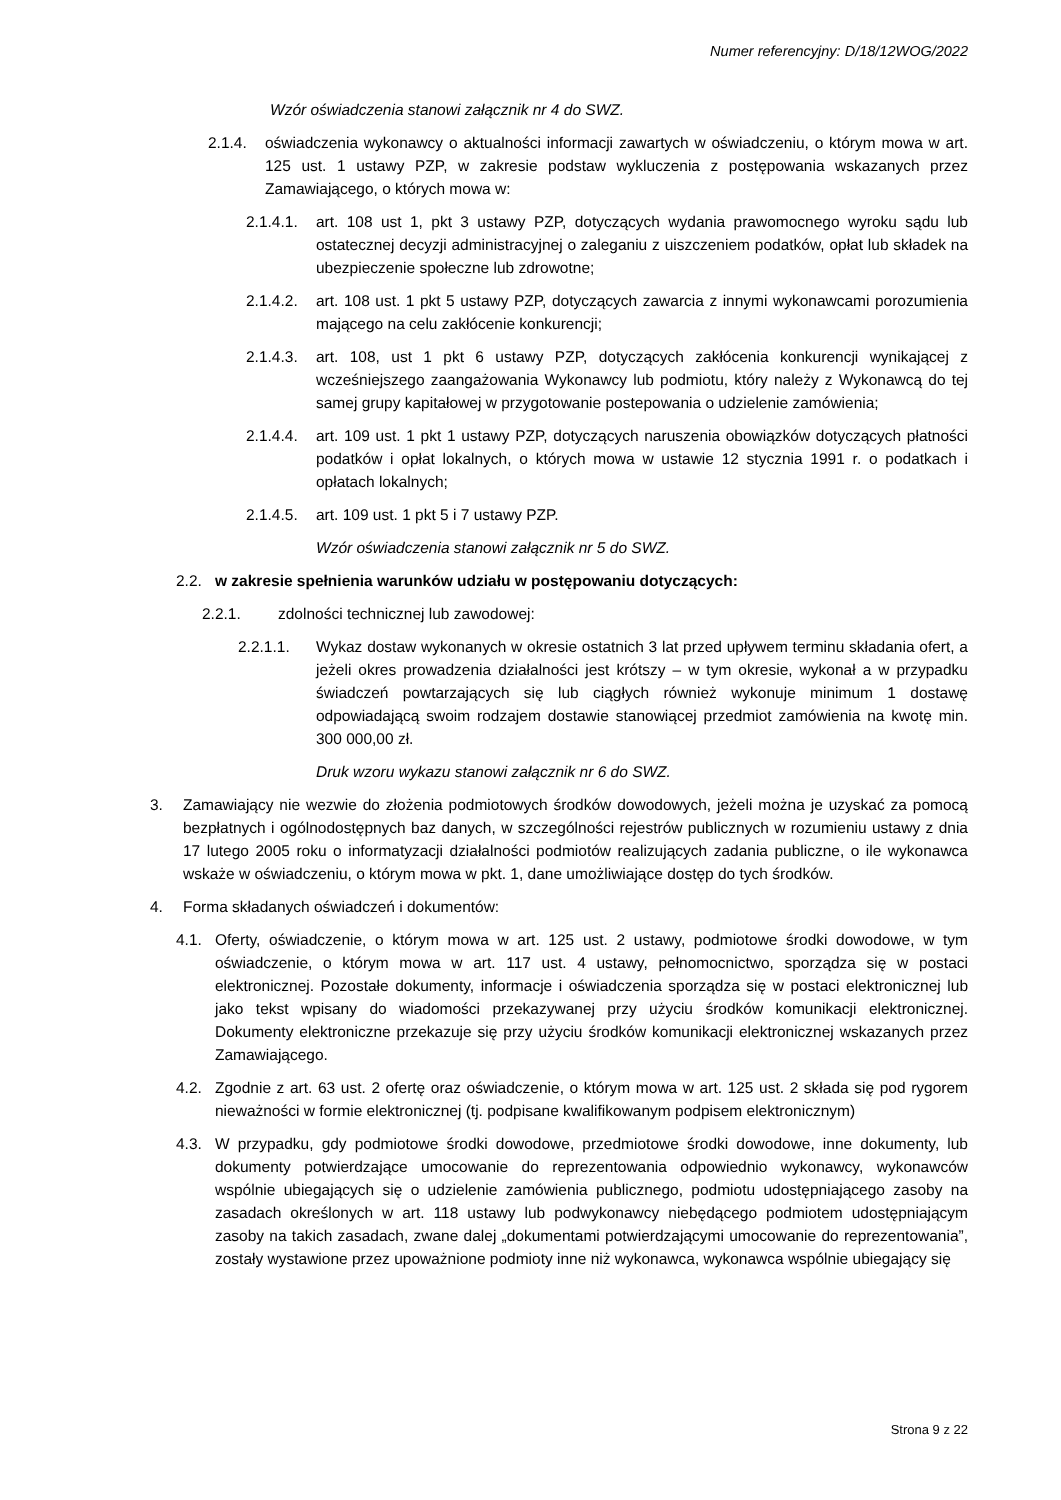Numer referencyjny: D/18/12WOG/2022
Wzór oświadczenia stanowi załącznik nr 4 do SWZ.
2.1.4. oświadczenia wykonawcy o aktualności informacji zawartych w oświadczeniu, o którym mowa w art. 125 ust. 1 ustawy PZP, w zakresie podstaw wykluczenia z postępowania wskazanych przez Zamawiającego, o których mowa w:
2.1.4.1. art. 108 ust 1, pkt 3 ustawy PZP, dotyczących wydania prawomocnego wyroku sądu lub ostatecznej decyzji administracyjnej o zaleganiu z uiszczeniem podatków, opłat lub składek na ubezpieczenie społeczne lub zdrowotne;
2.1.4.2. art. 108 ust. 1 pkt 5 ustawy PZP, dotyczących zawarcia z innymi wykonawcami porozumienia mającego na celu zakłócenie konkurencji;
2.1.4.3. art. 108, ust 1 pkt 6 ustawy PZP, dotyczących zakłócenia konkurencji wynikającej z wcześniejszego zaangażowania Wykonawcy lub podmiotu, który należy z Wykonawcą do tej samej grupy kapitałowej w przygotowanie postepowania o udzielenie zamówienia;
2.1.4.4. art. 109 ust. 1 pkt 1 ustawy PZP, dotyczących naruszenia obowiązków dotyczących płatności podatków i opłat lokalnych, o których mowa w ustawie 12 stycznia 1991 r. o podatkach i opłatach lokalnych;
2.1.4.5. art. 109 ust. 1 pkt 5 i 7 ustawy PZP.
Wzór oświadczenia stanowi załącznik nr 5 do SWZ.
2.2. w zakresie spełnienia warunków udziału w postępowaniu dotyczących:
2.2.1. zdolności technicznej lub zawodowej:
2.2.1.1. Wykaz dostaw wykonanych w okresie ostatnich 3 lat przed upływem terminu składania ofert, a jeżeli okres prowadzenia działalności jest krótszy – w tym okresie, wykonał a w przypadku świadczeń powtarzających się lub ciągłych również wykonuje minimum 1 dostawę odpowiadającą swoim rodzajem dostawie stanowiącej przedmiot zamówienia na kwotę min. 300 000,00 zł.
Druk wzoru wykazu stanowi załącznik nr 6 do SWZ.
3. Zamawiający nie wezwie do złożenia podmiotowych środków dowodowych, jeżeli można je uzyskać za pomocą bezpłatnych i ogólnodostępnych baz danych, w szczególności rejestrów publicznych w rozumieniu ustawy z dnia 17 lutego 2005 roku o informatyzacji działalności podmiotów realizujących zadania publiczne, o ile wykonawca wskaże w oświadczeniu, o którym mowa w pkt. 1, dane umożliwiające dostęp do tych środków.
4. Forma składanych oświadczeń i dokumentów:
4.1. Oferty, oświadczenie, o którym mowa w art. 125 ust. 2 ustawy, podmiotowe środki dowodowe, w tym oświadczenie, o którym mowa w art. 117 ust. 4 ustawy, pełnomocnictwo, sporządza się w postaci elektronicznej. Pozostałe dokumenty, informacje i oświadczenia sporządza się w postaci elektronicznej lub jako tekst wpisany do wiadomości przekazywanej przy użyciu środków komunikacji elektronicznej. Dokumenty elektroniczne przekazuje się przy użyciu środków komunikacji elektronicznej wskazanych przez Zamawiającego.
4.2. Zgodnie z art. 63 ust. 2 ofertę oraz oświadczenie, o którym mowa w art. 125 ust. 2 składa się pod rygorem nieważności w formie elektronicznej (tj. podpisane kwalifikowanym podpisem elektronicznym)
4.3. W przypadku, gdy podmiotowe środki dowodowe, przedmiotowe środki dowodowe, inne dokumenty, lub dokumenty potwierdzające umocowanie do reprezentowania odpowiednio wykonawcy, wykonawców wspólnie ubiegających się o udzielenie zamówienia publicznego, podmiotu udostępniającego zasoby na zasadach określonych w art. 118 ustawy lub podwykonawcy niebędącego podmiotem udostępniającym zasoby na takich zasadach, zwane dalej „dokumentami potwierdzającymi umocowanie do reprezentowania”, zostały wystawione przez upoważnione podmioty inne niż wykonawca, wykonawca wspólnie ubiegający się
Strona 9 z 22